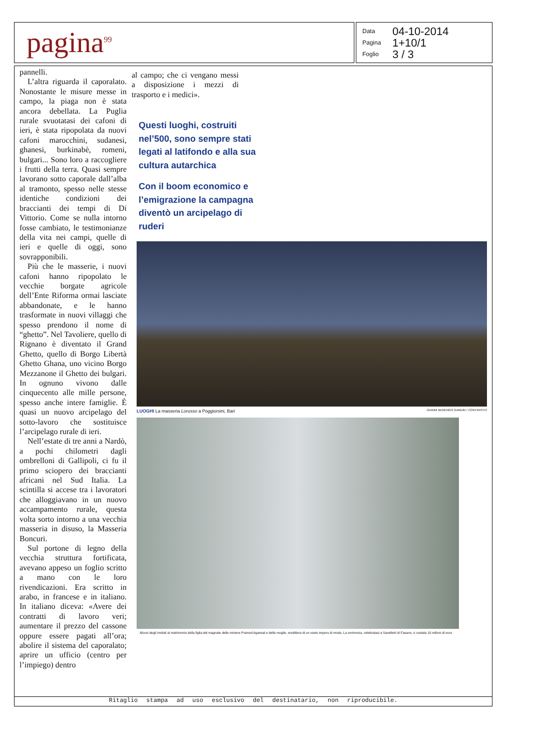pagina<sup>99</sup>
Data 04-10-2014 Pagina 1+10/1 Foglio 3 / 3
pannelli.
L’altra riguarda il caporalato. Nonostante le misure messe in campo, la piaga non è stata ancora debellata. La Puglia rurale svuotatasi dei cafoni di ieri, è stata ripopolata da nuovi cafoni marocchini, sudanesi, ghanesi, burkinabè, romeni, bulgari... Sono loro a raccogliere i frutti della terra. Quasi sempre lavorano sotto caporale dall’alba al tramonto, spesso nelle stesse identiche condizioni dei braccianti dei tempi di Di Vittorio. Come se nulla intorno fosse cambiato, le testimonianze della vita nei campi, quelle di ieri e quelle di oggi, sono sovrapponibili.
Più che le masserie, i nuovi cafoni hanno ripopolato le vecchie borgate agricole dell’Ente Riforma ormai lasciate abbandonate, e le hanno trasformate in nuovi villaggi che spesso prendono il nome di “ghetto”. Nel Tavoliere, quello di Rignano è diventato il Grand Ghetto, quello di Borgo Libertà Ghetto Ghana, uno vicino Borgo Mezzanone il Ghetto dei bulgari. In ognuno vivono dalle cinquecento alle mille persone, spesso anche intere famiglie. È quasi un nuovo arcipelago del sotto-lavoro che sostituisce l’arcipelago rurale di ieri.
Nell’estate di tre anni a Nardò, a pochi chilometri dagli ombrelloni di Gallipoli, ci fu il primo sciopero dei braccianti africani nel Sud Italia. La scintilla si accese tra i lavoratori che alloggiavano in un nuovo accampamento rurale, questa volta sorto intorno a una vecchia masseria in disuso, la Masseria Boncuri.
Sul portone di legno della vecchia struttura fortificata, avevano appeso un foglio scritto a mano con le loro rivendicazioni. Era scritto in arabo, in francese e in italiano. In italiano diceva: «Avere dei contratti di lavoro veri; aumentare il prezzo del cassone oppure essere pagati all’ora; abolire il sistema del caporalato; aprire un ufficio (centro per l’impiego) dentro
al campo; che ci vengano messi a disposizione i mezzi di trasporto e i medici».
Questi luoghi, costruiti nel’500, sono sempre stati legati al latifondo e alla sua cultura autarchica
Con il boom economico e l’emigrazione la campagna diventò un arcipelago di ruderi
LUOGHI La masseria Lorusso a Poggiorsini, Bari GIANNI BERENGO GARDIN / CONTRASTO
Alcuni degli invitati al matrimonio della figlia del magnate delle miniere Pramod Agarwal e della moglie, ereditiera di un vasto impero di moda. La cerimonia, celebratasi a Savelletri di Fasano, è costata 10 milioni di euro
Ritaglio stampa ad uso esclusivo del destinatario, non riproducibile.